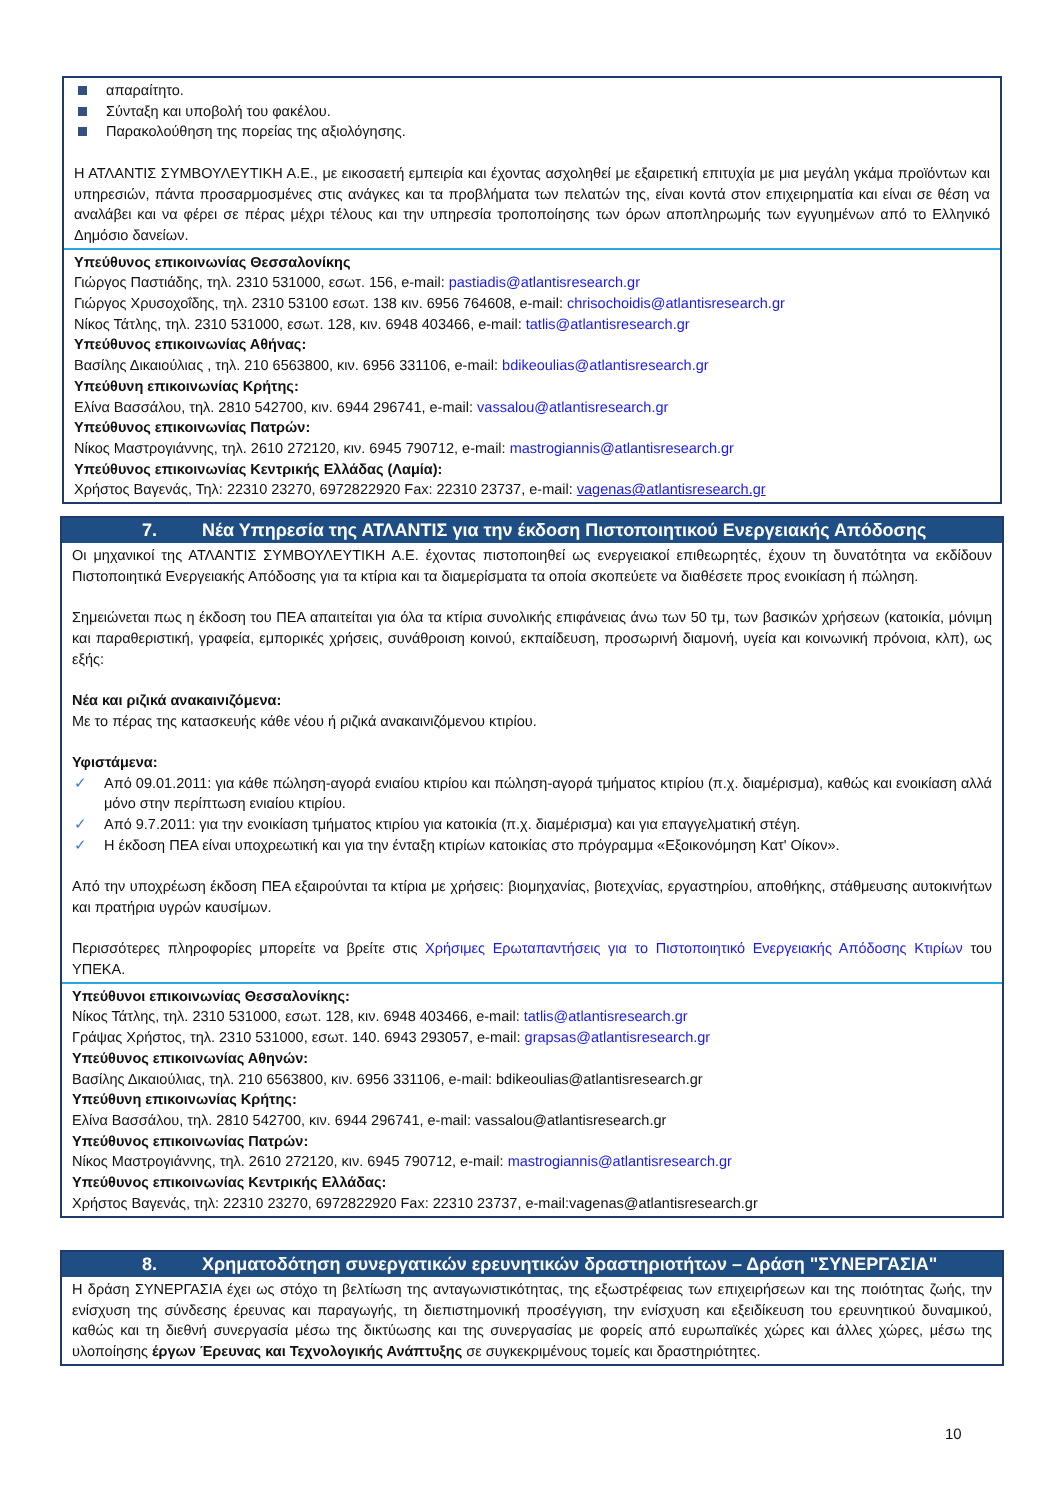απαραίτητο.
Σύνταξη και υποβολή του φακέλου.
Παρακολούθηση της πορείας της αξιολόγησης.
Η ΑΤΛΑΝΤΙΣ ΣΥΜΒΟΥΛΕΥΤΙΚΗ Α.Ε., με εικοσαετή εμπειρία και έχοντας ασχοληθεί με εξαιρετική επιτυχία με μια μεγάλη γκάμα προϊόντων και υπηρεσιών, πάντα προσαρμοσμένες στις ανάγκες και τα προβλήματα των πελατών της, είναι κοντά στον επιχειρηματία και είναι σε θέση να αναλάβει και να φέρει σε πέρας μέχρι τέλους και την υπηρεσία τροποποίησης των όρων αποπληρωμής των εγγυημένων από το Ελληνικό Δημόσιο δανείων.
Υπεύθυνος επικοινωνίας Θεσσαλονίκης
Γιώργος Παστιάδης, τηλ. 2310 531000, εσωτ. 156, e-mail: pastiadis@atlantisresearch.gr
Γιώργος Χρυσοχοΐδης, τηλ. 2310 53100 εσωτ. 138 κιν. 6956 764608, e-mail: chrisochoidis@atlantisresearch.gr
Νίκος Τάτλης, τηλ. 2310 531000, εσωτ. 128, κιν. 6948 403466, e-mail: tatlis@atlantisresearch.gr
Υπεύθυνος επικοινωνίας Αθήνας:
Βασίλης Δικαιούλιας , τηλ. 210 6563800, κιν. 6956 331106, e-mail: bdikeoulias@atlantisresearch.gr
Υπεύθυνη επικοινωνίας Κρήτης:
Ελίνα Βασσάλου, τηλ. 2810 542700, κιν. 6944 296741, e-mail: vassalou@atlantisresearch.gr
Υπεύθυνος επικοινωνίας Πατρών:
Νίκος Μαστρογιάννης, τηλ. 2610 272120, κιν. 6945 790712, e-mail: mastrogiannis@atlantisresearch.gr
Υπεύθυνος επικοινωνίας Κεντρικής Ελλάδας (Λαμία):
Χρήστος Βαγενάς, Τηλ: 22310 23270, 6972822920 Fax: 22310 23737, e-mail: vagenas@atlantisresearch.gr
7. Νέα Υπηρεσία της ΑΤΛΑΝΤΙΣ για την έκδοση Πιστοποιητικού Ενεργειακής Απόδοσης
Οι μηχανικοί της ΑΤΛΑΝΤΙΣ ΣΥΜΒΟΥΛΕΥΤΙΚΗ Α.Ε. έχοντας πιστοποιηθεί ως ενεργειακοί επιθεωρητές, έχουν τη δυνατότητα να εκδίδουν Πιστοποιητικά Ενεργειακής Απόδοσης για τα κτίρια και τα διαμερίσματα τα οποία σκοπεύετε να διαθέσετε προς ενοικίαση ή πώληση.
Σημειώνεται πως η έκδοση του ΠΕΑ απαιτείται για όλα τα κτίρια συνολικής επιφάνειας άνω των 50 τμ, των βασικών χρήσεων (κατοικία, μόνιμη και παραθεριστική, γραφεία, εμπορικές χρήσεις, συνάθροιση κοινού, εκπαίδευση, προσωρινή διαμονή, υγεία και κοινωνική πρόνοια, κλπ), ως εξής:
Νέα και ριζικά ανακαινιζόμενα:
Με το πέρας της κατασκευής κάθε νέου ή ριζικά ανακαινιζόμενου κτιρίου.
Υφιστάμενα:
Από 09.01.2011: για κάθε πώληση-αγορά ενιαίου κτιρίου και πώληση-αγορά τμήματος κτιρίου (π.χ. διαμέρισμα), καθώς και ενοικίαση αλλά μόνο στην περίπτωση ενιαίου κτιρίου.
Από 9.7.2011: για την ενοικίαση τμήματος κτιρίου για κατοικία (π.χ. διαμέρισμα) και για επαγγελματική στέγη.
Η έκδοση ΠΕΑ είναι υποχρεωτική και για την ένταξη κτιρίων κατοικίας στο πρόγραμμα «Εξοικονόμηση Κατ' Οίκον».
Από την υποχρέωση έκδοση ΠΕΑ εξαιρούνται τα κτίρια με χρήσεις: βιομηχανίας, βιοτεχνίας, εργαστηρίου, αποθήκης, στάθμευσης αυτοκινήτων και πρατήρια υγρών καυσίμων.
Περισσότερες πληροφορίες μπορείτε να βρείτε στις Χρήσιμες Ερωταπαντήσεις για το Πιστοποιητικό Ενεργειακής Απόδοσης Κτιρίων του ΥΠΕΚΑ.
Υπεύθυνοι επικοινωνίας Θεσσαλονίκης:
Νίκος Τάτλης, τηλ. 2310 531000, εσωτ. 128, κιν. 6948 403466, e-mail: tatlis@atlantisresearch.gr
Γράψας Χρήστος, τηλ. 2310 531000, εσωτ. 140. 6943 293057, e-mail: grapsas@atlantisresearch.gr
Υπεύθυνος επικοινωνίας Αθηνών:
Βασίλης Δικαιούλιας, τηλ. 210 6563800, κιν. 6956 331106, e-mail: bdikeoulias@atlantisresearch.gr
Υπεύθυνη επικοινωνίας Κρήτης:
Ελίνα Βασσάλου, τηλ. 2810 542700, κιν. 6944 296741, e-mail: vassalou@atlantisresearch.gr
Υπεύθυνος επικοινωνίας Πατρών:
Νίκος Μαστρογιάννης, τηλ. 2610 272120, κιν. 6945 790712, e-mail: mastrogiannis@atlantisresearch.gr
Υπεύθυνος επικοινωνίας Κεντρικής Ελλάδας:
Χρήστος Βαγενάς, τηλ: 22310 23270, 6972822920 Fax: 22310 23737, e-mail:vagenas@atlantisresearch.gr
8. Χρηματοδότηση συνεργατικών ερευνητικών δραστηριοτήτων – Δράση "ΣΥΝΕΡΓΑΣΙΑ"
Η δράση ΣΥΝΕΡΓΑΣΙΑ έχει ως στόχο τη βελτίωση της ανταγωνιστικότητας, της εξωστρέφειας των επιχειρήσεων και της ποιότητας ζωής, την ενίσχυση της σύνδεσης έρευνας και παραγωγής, τη διεπιστημονική προσέγγιση, την ενίσχυση και εξειδίκευση του ερευνητικού δυναμικού, καθώς και τη διεθνή συνεργασία μέσω της δικτύωσης και της συνεργασίας με φορείς από ευρωπαϊκές χώρες και άλλες χώρες, μέσω της υλοποίησης έργων Έρευνας και Τεχνολογικής Ανάπτυξης σε συγκεκριμένους τομείς και δραστηριότητες.
10